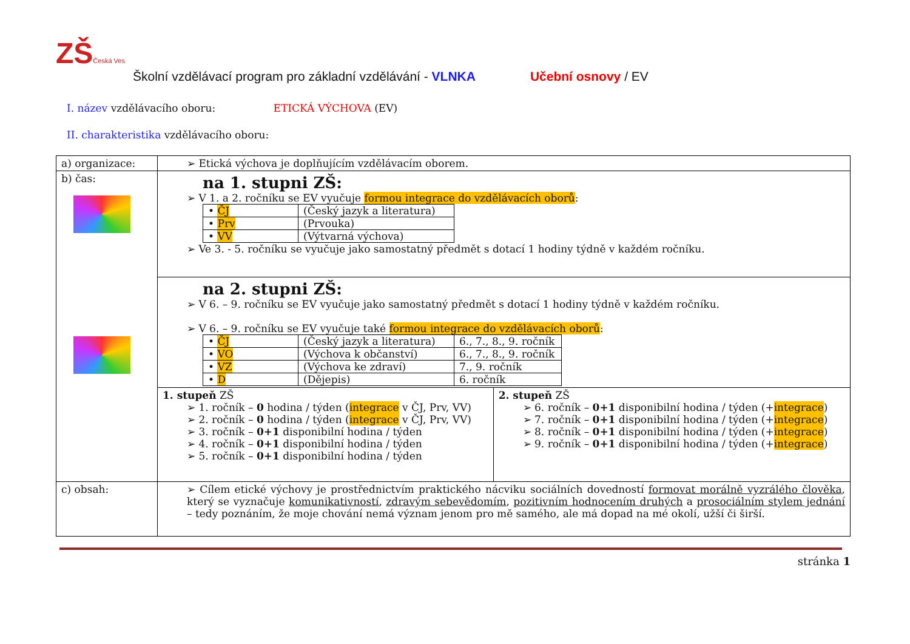ZŠ Česká Ves
Školní vzdělávací program pro základní vzdělávání - VLNKA Učební osnovy / EV
I. název vzdělávacího oboru: ETICKÁ VÝCHOVA (EV)
II. charakteristika vzdělávacího oboru:
| a) organizace: | ➢ Etická výchova je doplňujícím vzdělávacím oborem. | |
| b) čas: | na 1. stupni ZŠ: ➢ V 1. a 2. ročníku se EV vyučuje formou integrace do vzdělávacích oborů : / • ČJ / (Český jazyk a literatura) / / • Prv / (Prvouka) / / • VV / (Výtvarná výchova) / ➢ Ve 3. - 5. ročníku se vyučuje jako samostatný předmět s dotací 1 hodiny týdně v každém ročníku. | |
| | na 2. stupni ZŠ: ➢ V 6. – 9. ročníku se EV vyučuje jako samostatný předmět s dotací 1 hodiny týdně v každém ročníku. ➢ V 6. – 9. ročníku se EV vyučuje také formou integrace do vzdělávacích oborů : / • ČJ / (Český jazyk a literatura) / 6., 7., 8., 9. ročník / / • VO / (Výchova k občanství) / 6., 7., 8., 9. ročník / / • VZ / (Výchova ke zdraví) / 7., 9. ročník / / • D / (Dějepis) / 6. ročník / | |
| | 1. stupeň ZŠ ➢ 1. ročník – 0 hodina / týden ( integrace v ČJ, Prv, VV) ➢ 2. ročník – 0 hodina / týden ( integrace v ČJ, Prv, VV) ➢ 3. ročník – 0+1 disponibilní hodina / týden ➢ 4. ročník – 0+1 disponibilní hodina / týden ➢ 5. ročník – 0+1 disponibilní hodina / týden | 2. stupeň ZŠ ➢ 6. ročník – 0+1 disponibilní hodina / týden (+ integrace ) ➢ 7. ročník – 0+1 disponibilní hodina / týden (+ integrace ) ➢ 8. ročník – 0+1 disponibilní hodina / týden (+ integrace ) ➢ 9. ročník – 0+1 disponibilní hodina / týden (+ integrace ) |
| c) obsah: | ➢ Cílem etické výchovy je prostřednictvím praktického nácviku sociálních dovedností formovat morálně vyzrálého člověka , který se vyznačuje komunikativností , zdravým sebevědomím , pozitivním hodnocením druhých a prosociálním stylem jednání – tedy poznáním, že moje chování nemá význam jenom pro mě samého, ale má dopad na mé okolí, užší či širší. | |
stránka 1